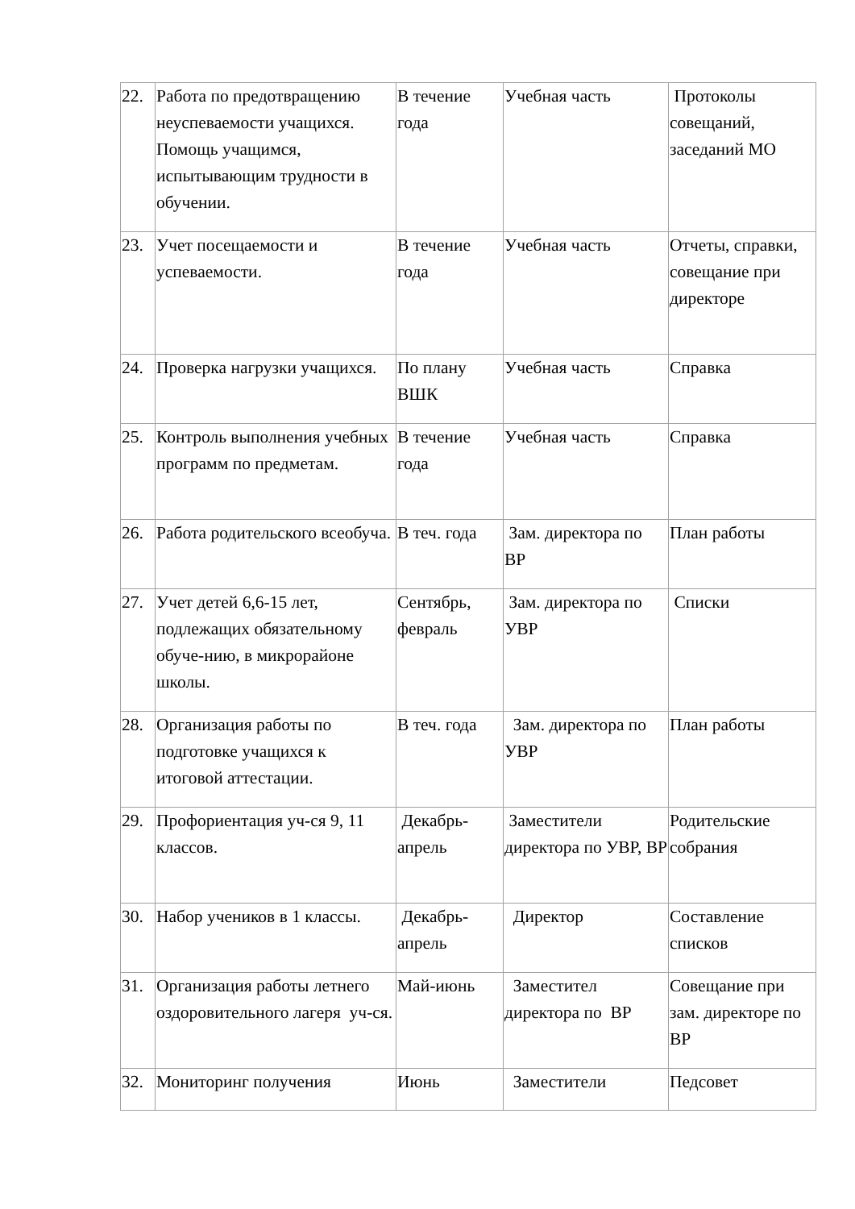| 22. | Работа по предотвращению неуспеваемости учащихся. Помощь учащимся, испытывающим трудности в обучении. | В течение года | Учебная часть | Протоколы совещаний, заседаний МО |
| 23. | Учет посещаемости и успеваемости. | В течение года | Учебная часть | Отчеты, справки, совещание при директоре |
| 24. | Проверка нагрузки учащихся. | По плану ВШК | Учебная часть | Справка |
| 25. | Контроль выполнения учебных программ по предметам. | В течение года | Учебная часть | Справка |
| 26. | Работа родительского всеобуча. | В теч. года | Зам. директора по ВР | План работы |
| 27. | Учет детей 6,6-15 лет, подлежащих обязательному обуче-нию, в микрорайоне школы. | Сентябрь, февраль | Зам. директора по УВР | Списки |
| 28. | Организация работы по подготовке учащихся к итоговой аттестации. | В теч. года | Зам. директора по УВР | План работы |
| 29. | Профориентация уч-ся 9, 11 классов. | Декабрь-апрель | Заместители директора по УВР, ВР | Родительские собрания |
| 30. | Набор учеников в 1 классы. | Декабрь-апрель | Директор | Составление списков |
| 31. | Организация работы летнего оздоровительного лагеря уч-ся. | Май-июнь | Заместител директора по ВР | Совещание при зам. директоре по ВР |
| 32. | Мониторинг получения | Июнь | Заместители | Педсовет |